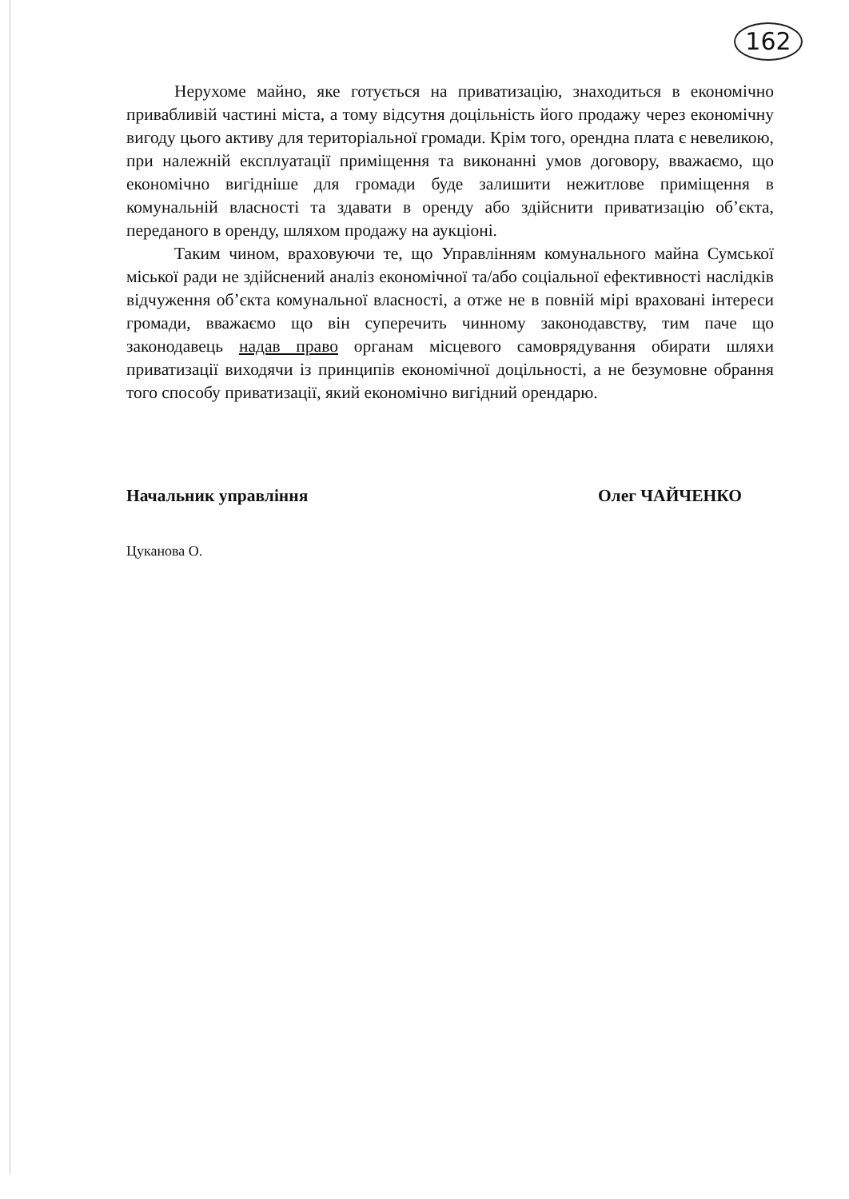162
Нерухоме майно, яке готується на приватизацію, знаходиться в економічно привабливій частині міста, а тому відсутня доцільність його продажу через економічну вигоду цього активу для територіальної громади. Крім того, орендна плата є невеликою, при належній експлуатації приміщення та виконанні умов договору, вважаємо, що економічно вигідніше для громади буде залишити нежитлове приміщення в комунальній власності та здавати в оренду або здійснити приватизацію об’єкта, переданого в оренду, шляхом продажу на аукціоні.
Таким чином, враховуючи те, що Управлінням комунального майна Сумської міської ради не здійснений аналіз економічної та/або соціальної ефективності наслідків відчуження об’єкта комунальної власності, а отже не в повній мірі враховані інтереси громади, вважаємо що він суперечить чинному законодавству, тим паче що законодавець надав право органам місцевого самоврядування обирати шляхи приватизації виходячи із принципів економічної доцільності, а не безумовне обрання того способу приватизації, який економічно вигідний орендарю.
Начальник управління Олег ЧАЙЧЕНКО
Цуканова О.